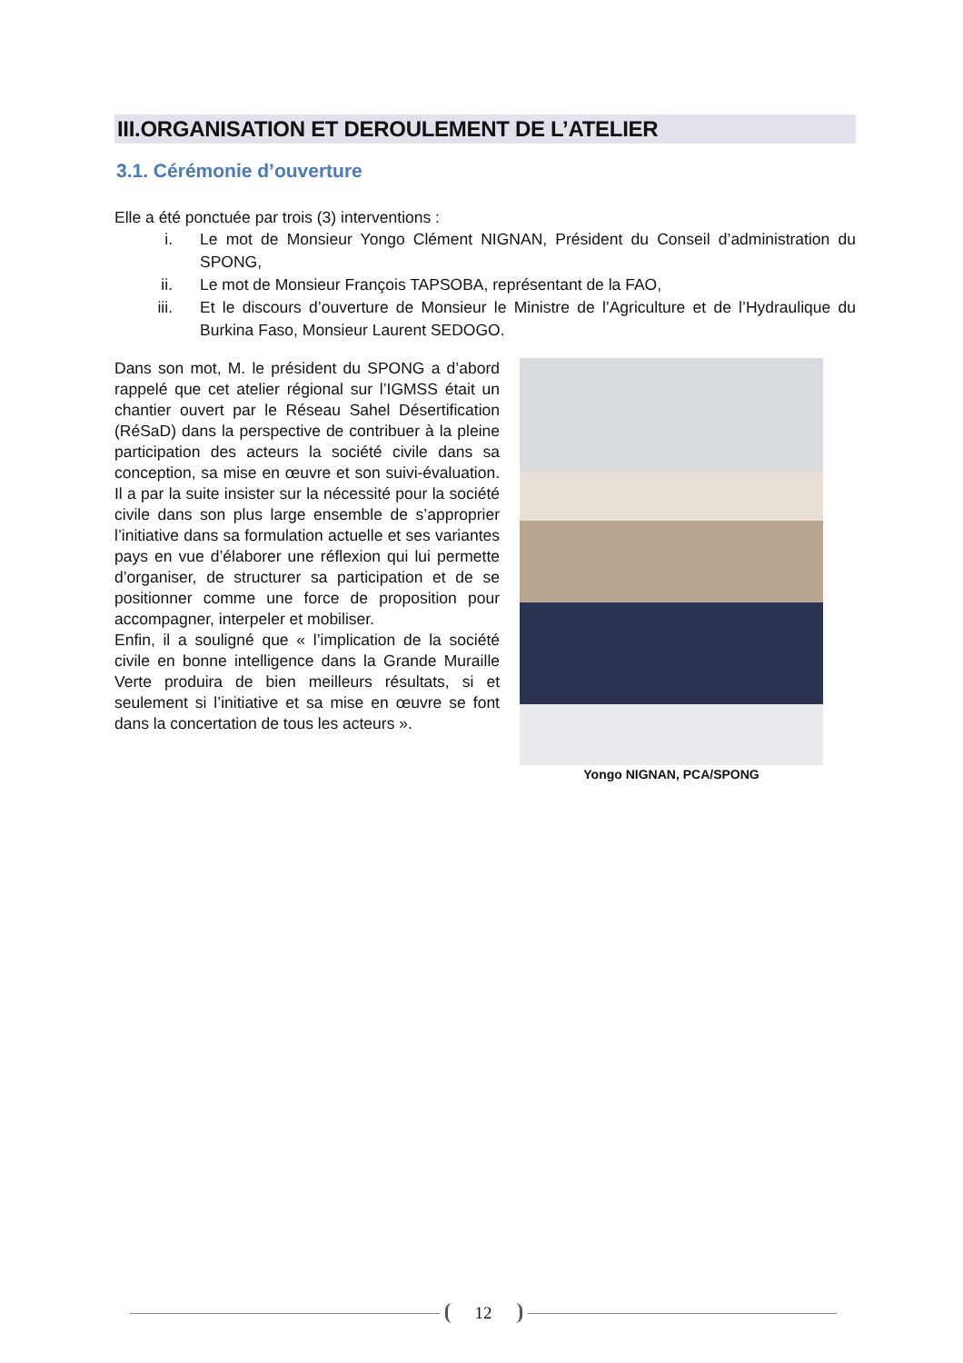III.ORGANISATION ET DEROULEMENT DE L’ATELIER
3.1. Cérémonie d’ouverture
Elle a été ponctuée par trois (3) interventions :
i. Le mot de Monsieur Yongo Clément NIGNAN, Président du Conseil d’administration du SPONG,
ii. Le mot de Monsieur François TAPSOBA, représentant de la FAO,
iii. Et le discours d’ouverture de Monsieur le Ministre de l’Agriculture et de l’Hydraulique du Burkina Faso, Monsieur Laurent SEDOGO.
Dans son mot, M. le président du SPONG a d’abord rappelé que cet atelier régional sur l’IGMSS était un chantier ouvert par le Réseau Sahel Désertification (RéSaD) dans la perspective de contribuer à la pleine participation des acteurs la société civile dans sa conception, sa mise en œuvre et son suivi-évaluation. Il a par la suite insister sur la nécessité pour la société civile dans son plus large ensemble de s’approprier l’initiative dans sa formulation actuelle et ses variantes pays en vue d’élaborer une réflexion qui lui permette d’organiser, de structurer sa participation et de se positionner comme une force de proposition pour accompagner, interpeler et mobiliser.
Enfin, il a souligné que « l’implication de la société civile en bonne intelligence dans la Grande Muraille Verte produira de bien meilleurs résultats, si et seulement si l’initiative et sa mise en œuvre se font dans la concertation de tous les acteurs ».
Yongo NIGNAN, PCA/SPONG
12